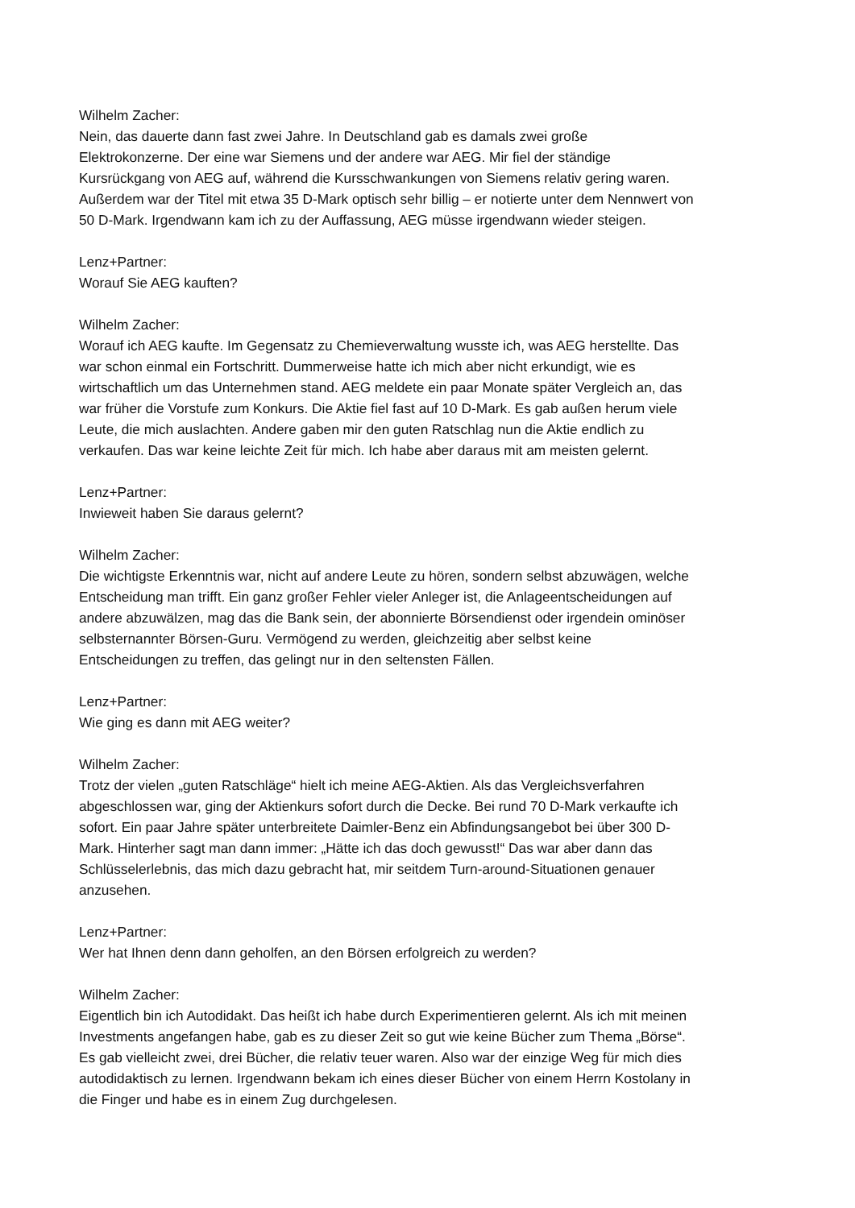Wilhelm Zacher:
Nein, das dauerte dann fast zwei Jahre. In Deutschland gab es damals zwei große
Elektrokonzerne. Der eine war Siemens und der andere war AEG. Mir fiel der ständige
Kursrückgang von AEG auf, während die Kursschwankungen von Siemens relativ gering waren.
Außerdem war der Titel mit etwa 35 D-Mark optisch sehr billig – er notierte unter dem Nennwert von
50 D-Mark. Irgendwann kam ich zu der Auffassung, AEG müsse irgendwann wieder steigen.
Lenz+Partner:
Worauf Sie AEG kauften?
Wilhelm Zacher:
Worauf ich AEG kaufte. Im Gegensatz zu Chemieverwaltung wusste ich, was AEG herstellte. Das
war schon einmal ein Fortschritt. Dummerweise hatte ich mich aber nicht erkundigt, wie es
wirtschaftlich um das Unternehmen stand. AEG meldete ein paar Monate später Vergleich an, das
war früher die Vorstufe zum Konkurs. Die Aktie fiel fast auf 10 D-Mark. Es gab außen herum viele
Leute, die mich auslachten. Andere gaben mir den guten Ratschlag nun die Aktie endlich zu
verkaufen. Das war keine leichte Zeit für mich. Ich habe aber daraus mit am meisten gelernt.
Lenz+Partner:
Inwieweit haben Sie daraus gelernt?
Wilhelm Zacher:
Die wichtigste Erkenntnis war, nicht auf andere Leute zu hören, sondern selbst abzuwägen, welche
Entscheidung man trifft. Ein ganz großer Fehler vieler Anleger ist, die Anlageentscheidungen auf
andere abzuwälzen, mag das die Bank sein, der abonnierte Börsendienst oder irgendein ominöser
selbsternannter Börsen-Guru. Vermögend zu werden, gleichzeitig aber selbst keine
Entscheidungen zu treffen, das gelingt nur in den seltensten Fällen.
Lenz+Partner:
Wie ging es dann mit AEG weiter?
Wilhelm Zacher:
Trotz der vielen „guten Ratschläge“ hielt ich meine AEG-Aktien. Als das Vergleichsverfahren
abgeschlossen war, ging der Aktienkurs sofort durch die Decke. Bei rund 70 D-Mark verkaufte ich
sofort. Ein paar Jahre später unterbreitete Daimler-Benz ein Abfindungsangebot bei über 300 D-
Mark. Hinterher sagt man dann immer: „Hätte ich das doch gewusst!“ Das war aber dann das
Schlüsselerlebnis, das mich dazu gebracht hat, mir seitdem Turn-around-Situationen genauer
anzusehen.
Lenz+Partner:
Wer hat Ihnen denn dann geholfen, an den Börsen erfolgreich zu werden?
Wilhelm Zacher:
Eigentlich bin ich Autodidakt. Das heißt ich habe durch Experimentieren gelernt. Als ich mit meinen
Investments angefangen habe, gab es zu dieser Zeit so gut wie keine Bücher zum Thema „Börse“.
Es gab vielleicht zwei, drei Bücher, die relativ teuer waren. Also war der einzige Weg für mich dies
autodidaktisch zu lernen. Irgendwann bekam ich eines dieser Bücher von einem Herrn Kostolany in
die Finger und habe es in einem Zug durchgelesen.